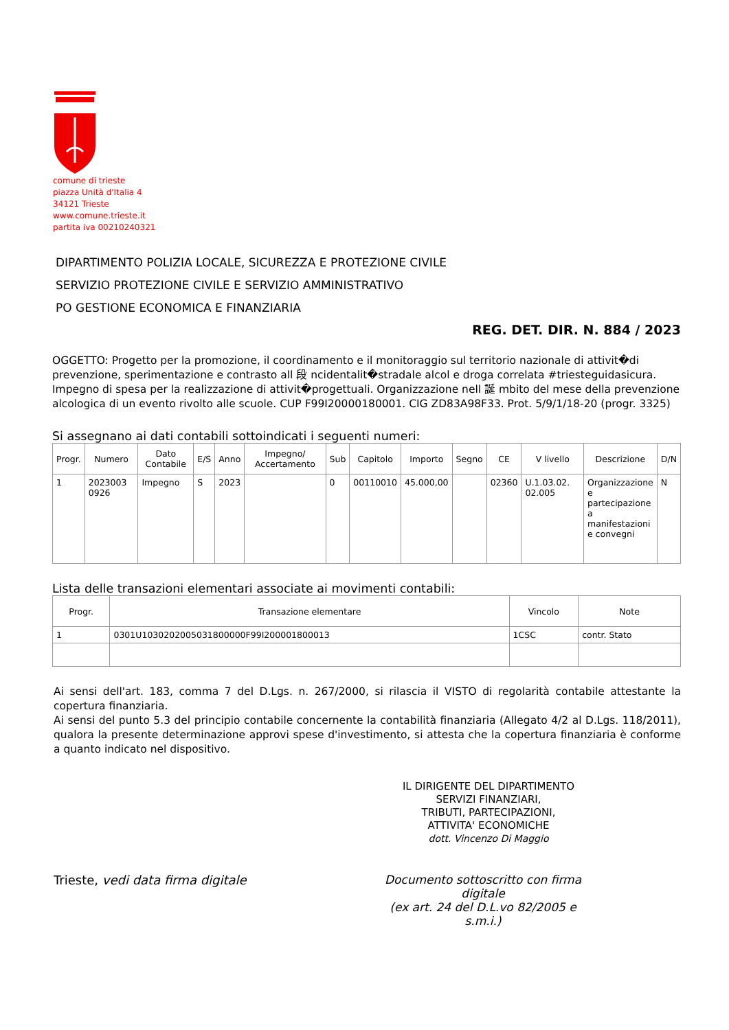comune di trieste
piazza Unità d'Italia 4
34121 Trieste
www.comune.trieste.it
partita iva 00210240321
DIPARTIMENTO POLIZIA LOCALE, SICUREZZA E PROTEZIONE CIVILE
SERVIZIO PROTEZIONE CIVILE E SERVIZIO AMMINISTRATIVO
PO GESTIONE ECONOMICA E FINANZIARIA
REG. DET. DIR. N. 884 / 2023
OGGETTO: Progetto per la promozione, il coordinamento e il monitoraggio sul territorio nazionale di attivit�di prevenzione, sperimentazione e contrasto all 段 ncidentalit�stradale alcol e droga correlata #triesteguidasicura. Impegno di spesa per la realizzazione di attivit�progettuali. Organizzazione nell 誕 mbito del mese della prevenzione alcologica di un evento rivolto alle scuole. CUP F99I20000180001. CIG ZD83A98F33. Prot. 5/9/1/18-20 (progr. 3325)
Si assegnano ai dati contabili sottoindicati i seguenti numeri:
| Progr. | Numero | Dato Contabile | E/S | Anno | Impegno/ Accertamento | Sub | Capitolo | Importo | Segno | CE | V livello | Descrizione | D/N |
| --- | --- | --- | --- | --- | --- | --- | --- | --- | --- | --- | --- | --- | --- |
| 1 | 2023003 0926 | Impegno | S | 2023 | | 0 | 00110010 | 45.000,00 | | 02360 | U.1.03.02. 02.005 | Organizzazione e partecipazione a manifestazioni e convegni | N |
Lista delle transazioni elementari associate ai movimenti contabili:
| Progr. | Transazione elementare | Vincolo | Note |
| --- | --- | --- | --- |
| 1 | 0301U1030202005031800000F99I200001800013 | 1CSC | contr. Stato |
Ai sensi dell'art. 183, comma 7 del D.Lgs. n. 267/2000, si rilascia il VISTO di regolarità contabile attestante la copertura finanziaria.
Ai sensi del punto 5.3 del principio contabile concernente la contabilità finanziaria (Allegato 4/2 al D.Lgs. 118/2011), qualora la presente determinazione approvi spese d'investimento, si attesta che la copertura finanziaria è conforme a quanto indicato nel dispositivo.
IL DIRIGENTE DEL DIPARTIMENTO
SERVIZI FINANZIARI,
TRIBUTI, PARTECIPAZIONI,
ATTIVITA' ECONOMICHE
dott. Vincenzo Di Maggio
Trieste, vedi data firma digitale Documento sottoscritto con firma digitale
(ex art. 24 del D.L.vo 82/2005 e s.m.i.)